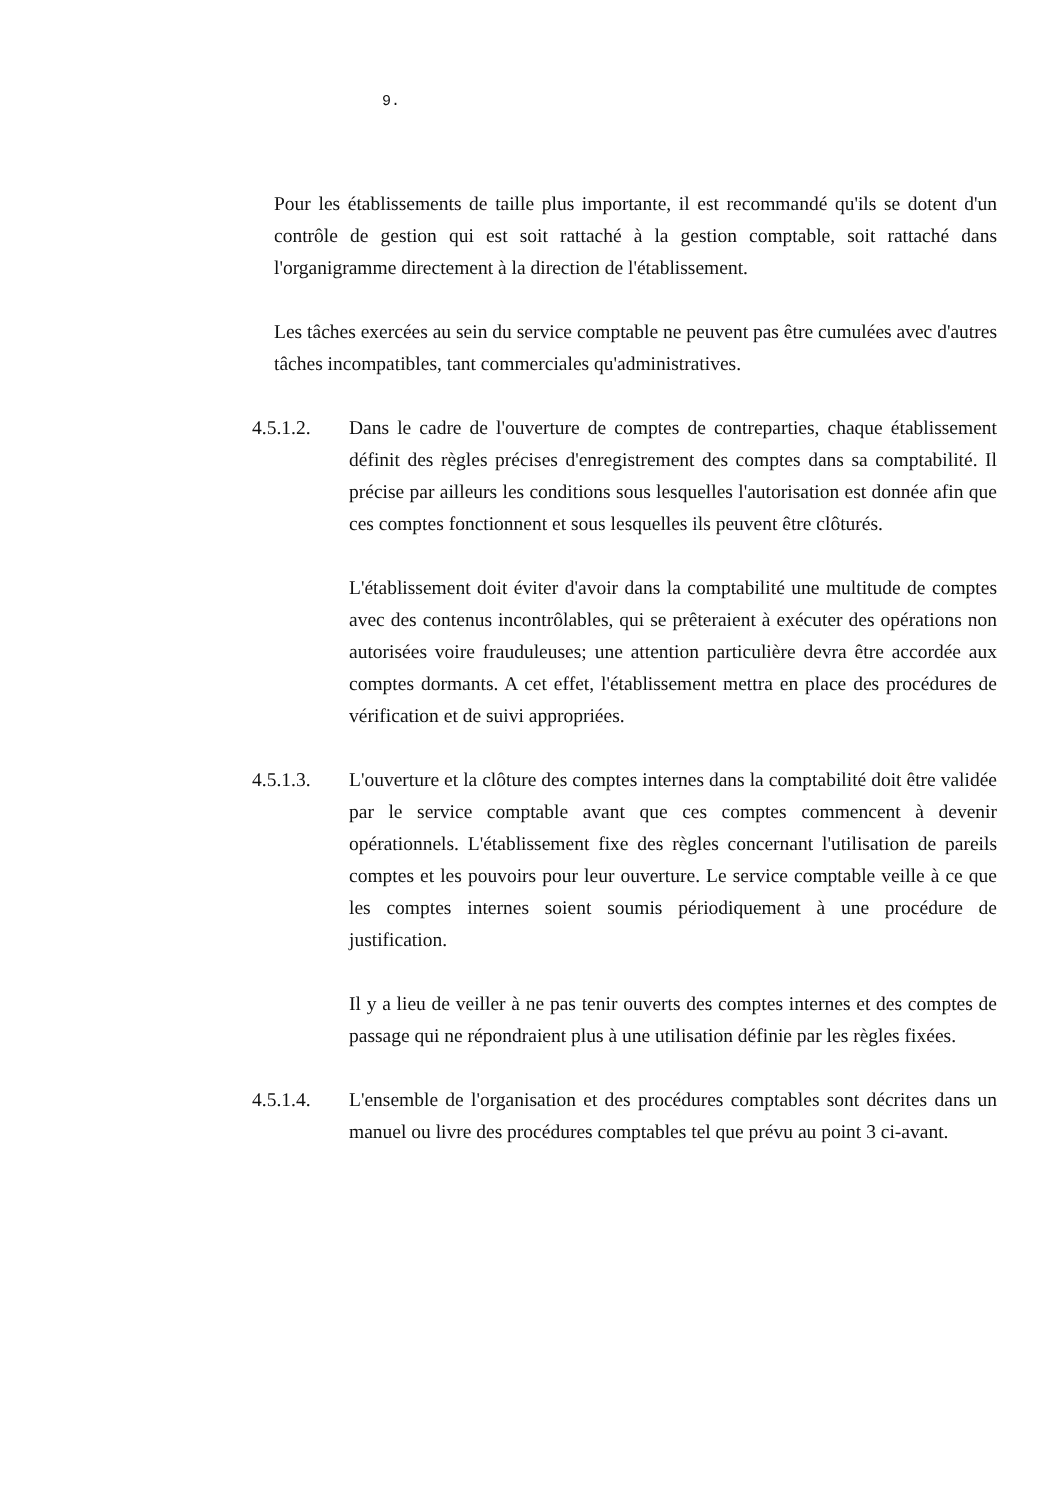9.
Pour les établissements de taille plus importante, il est recommandé qu'ils se dotent d'un contrôle de gestion qui est soit rattaché à la gestion comptable, soit rattaché dans l'organigramme directement à la direction de l'établissement.
Les tâches exercées au sein du service comptable ne peuvent pas être cumulées avec d'autres tâches incompatibles, tant commerciales qu'administratives.
4.5.1.2. Dans le cadre de l'ouverture de comptes de contreparties, chaque établissement définit des règles précises d'enregistrement des comptes dans sa comptabilité. Il précise par ailleurs les conditions sous lesquelles l'autorisation est donnée afin que ces comptes fonctionnent et sous lesquelles ils peuvent être clôturés.
L'établissement doit éviter d'avoir dans la comptabilité une multitude de comptes avec des contenus incontrôlables, qui se prêteraient à exécuter des opérations non autorisées voire frauduleuses; une attention particulière devra être accordée aux comptes dormants. A cet effet, l'établissement mettra en place des procédures de vérification et de suivi appropriées.
4.5.1.3. L'ouverture et la clôture des comptes internes dans la comptabilité doit être validée par le service comptable avant que ces comptes commencent à devenir opérationnels. L'établissement fixe des règles concernant l'utilisation de pareils comptes et les pouvoirs pour leur ouverture. Le service comptable veille à ce que les comptes internes soient soumis périodiquement à une procédure de justification.
Il y a lieu de veiller à ne pas tenir ouverts des comptes internes et des comptes de passage qui ne répondraient plus à une utilisation définie par les règles fixées.
4.5.1.4. L'ensemble de l'organisation et des procédures comptables sont décrites dans un manuel ou livre des procédures comptables tel que prévu au point 3 ci-avant.